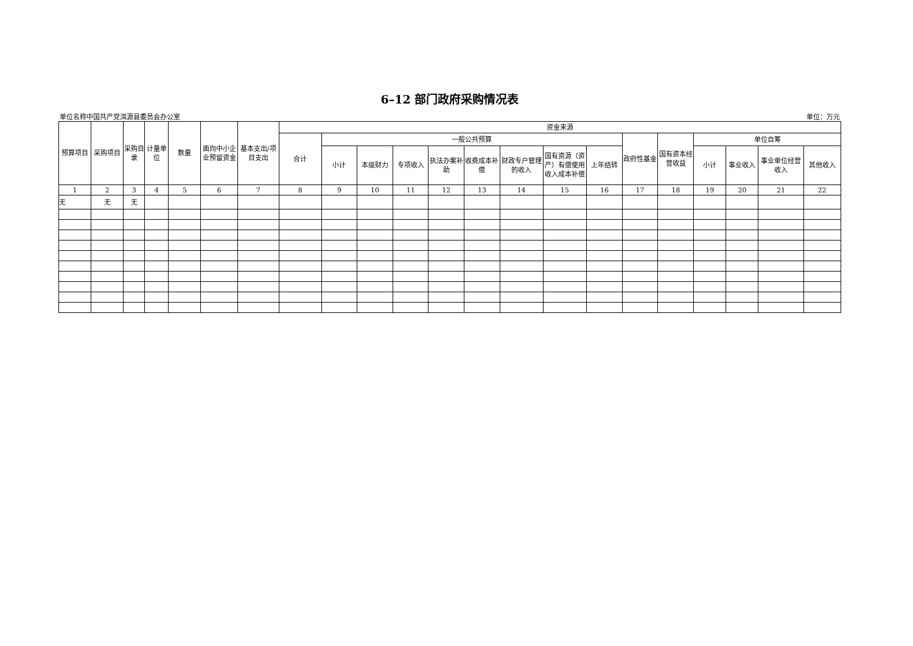6–12 部门政府采购情况表
单位名称中国共产党洱源县委员会办公室 单位：万元
| 预算项目 | 采购项目 | 采购目录 | 计量单位 | 数量 | 面向中小企业预留资金 | 基本支出/项目支出 | 资金来源 | | | | | | | | | | | | | | |
| --- | --- | --- | --- | --- | --- | --- | --- | --- | --- | --- | --- | --- | --- | --- | --- | --- | --- | --- | --- | --- | --- |
| | | | | | | | 合计 | 一般公共预算 | | | | | | | | 政府性基金 | 国有资本经营收益 | 单位自筹 | | | |
| | | | | | | | | 小计 | 本级财力 | 专项收入 | 执法办案补助 | 收费成本补偿 | 财政专户管理的收入 | 国有资源（资产）有偿使用收入成本补偿 | 上年结转 | | | 小计 | 事业收入 | 事业单位经营收入 | 其他收入 |
| 1 | 2 | 3 | 4 | 5 | 6 | 7 | 8 | 9 | 10 | 11 | 12 | 13 | 14 | 15 | 16 | 17 | 18 | 19 | 20 | 21 | 22 |
| 无 | 无 | 无 | | | | | | | | | | | | | | | | | | | |